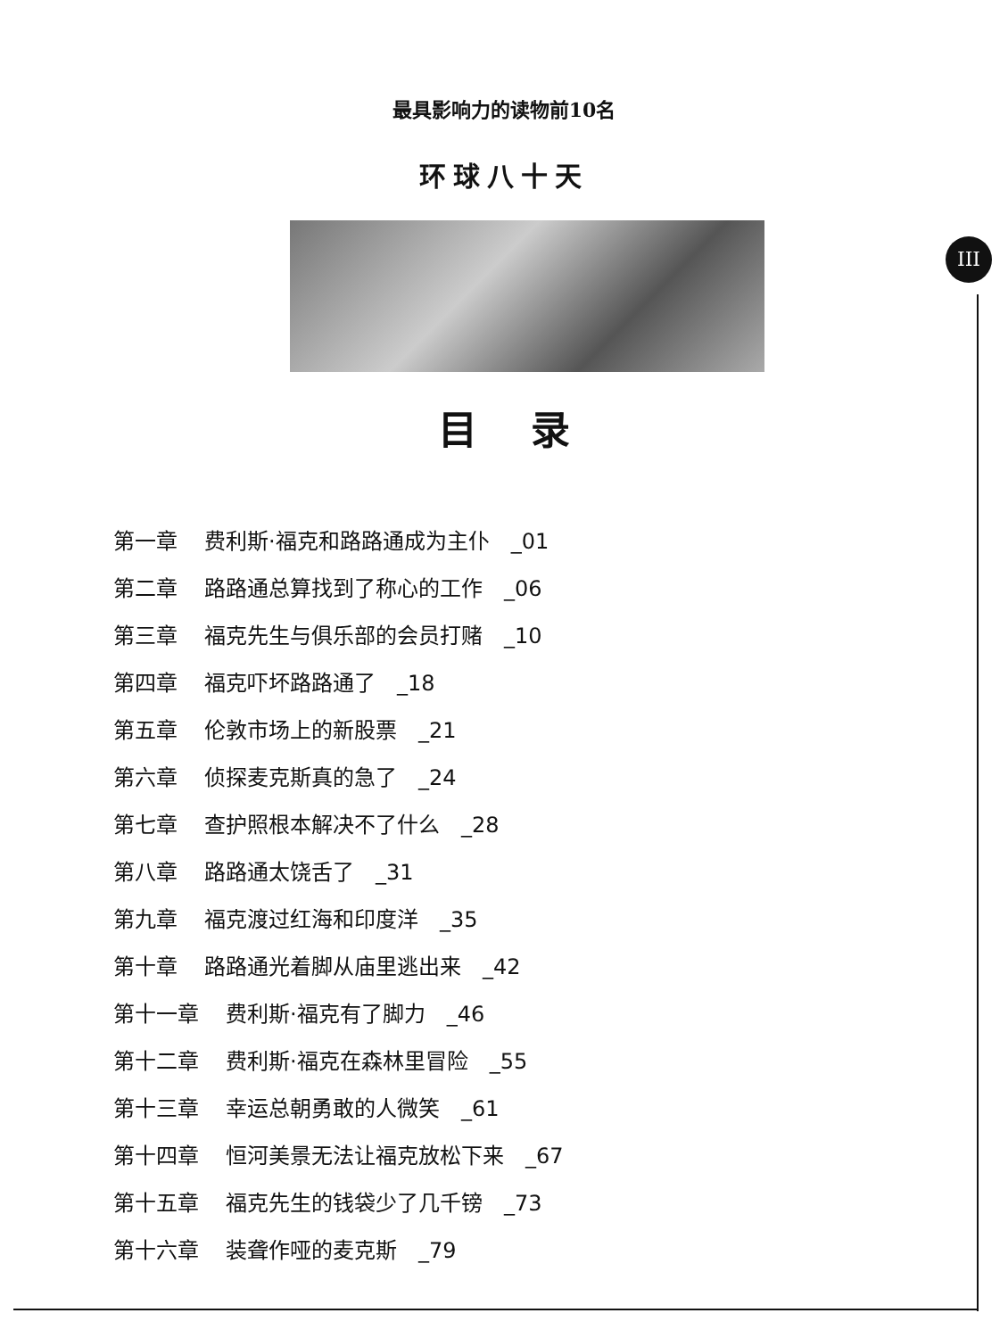III
最具影响力的读物前10名
环球八十天
目录
第一章 费利斯·福克和路路通成为主仆　_01
第二章 路路通总算找到了称心的工作　_06
第三章 福克先生与俱乐部的会员打赌　_10
第四章 福克吓坏路路通了　_18
第五章 伦敦市场上的新股票　_21
第六章 侦探麦克斯真的急了　_24
第七章 查护照根本解决不了什么　_28
第八章 路路通太饶舌了　_31
第九章 福克渡过红海和印度洋　_35
第十章 路路通光着脚从庙里逃出来　_42
第十一章 费利斯·福克有了脚力　_46
第十二章 费利斯·福克在森林里冒险　_55
第十三章 幸运总朝勇敢的人微笑　_61
第十四章 恒河美景无法让福克放松下来　_67
第十五章 福克先生的钱袋少了几千镑　_73
第十六章 装聋作哑的麦克斯　_79